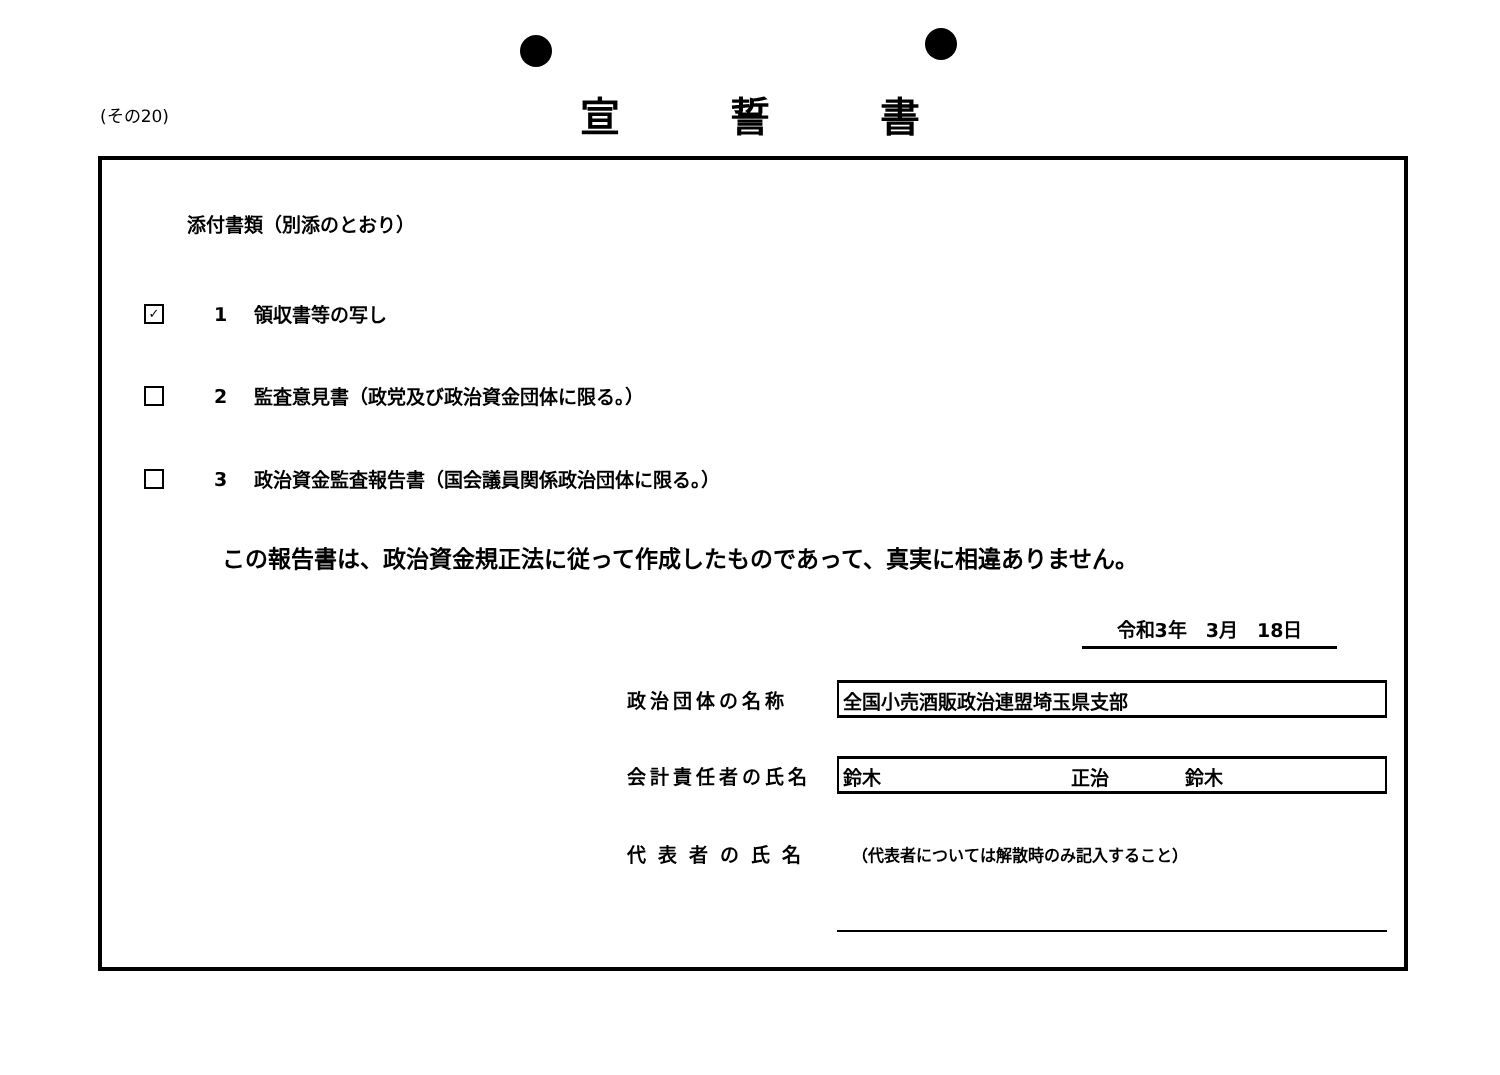(その20)
宣誓書
添付書類（別添のとおり）
✓
1 領収書等の写し
2 監査意見書（政党及び政治資金団体に限る。）
3 政治資金監査報告書（国会議員関係政治団体に限る。）
この報告書は、政治資金規正法に従って作成したものであって、真実に相違ありません。
令和3年　3月　18日
政治団体の名称
全国小売酒販政治連盟埼玉県支部
会計責任者の氏名
鈴木　　　　　　　　　　正治　　　　鈴木
代表者の氏名
（代表者については解散時のみ記入すること）